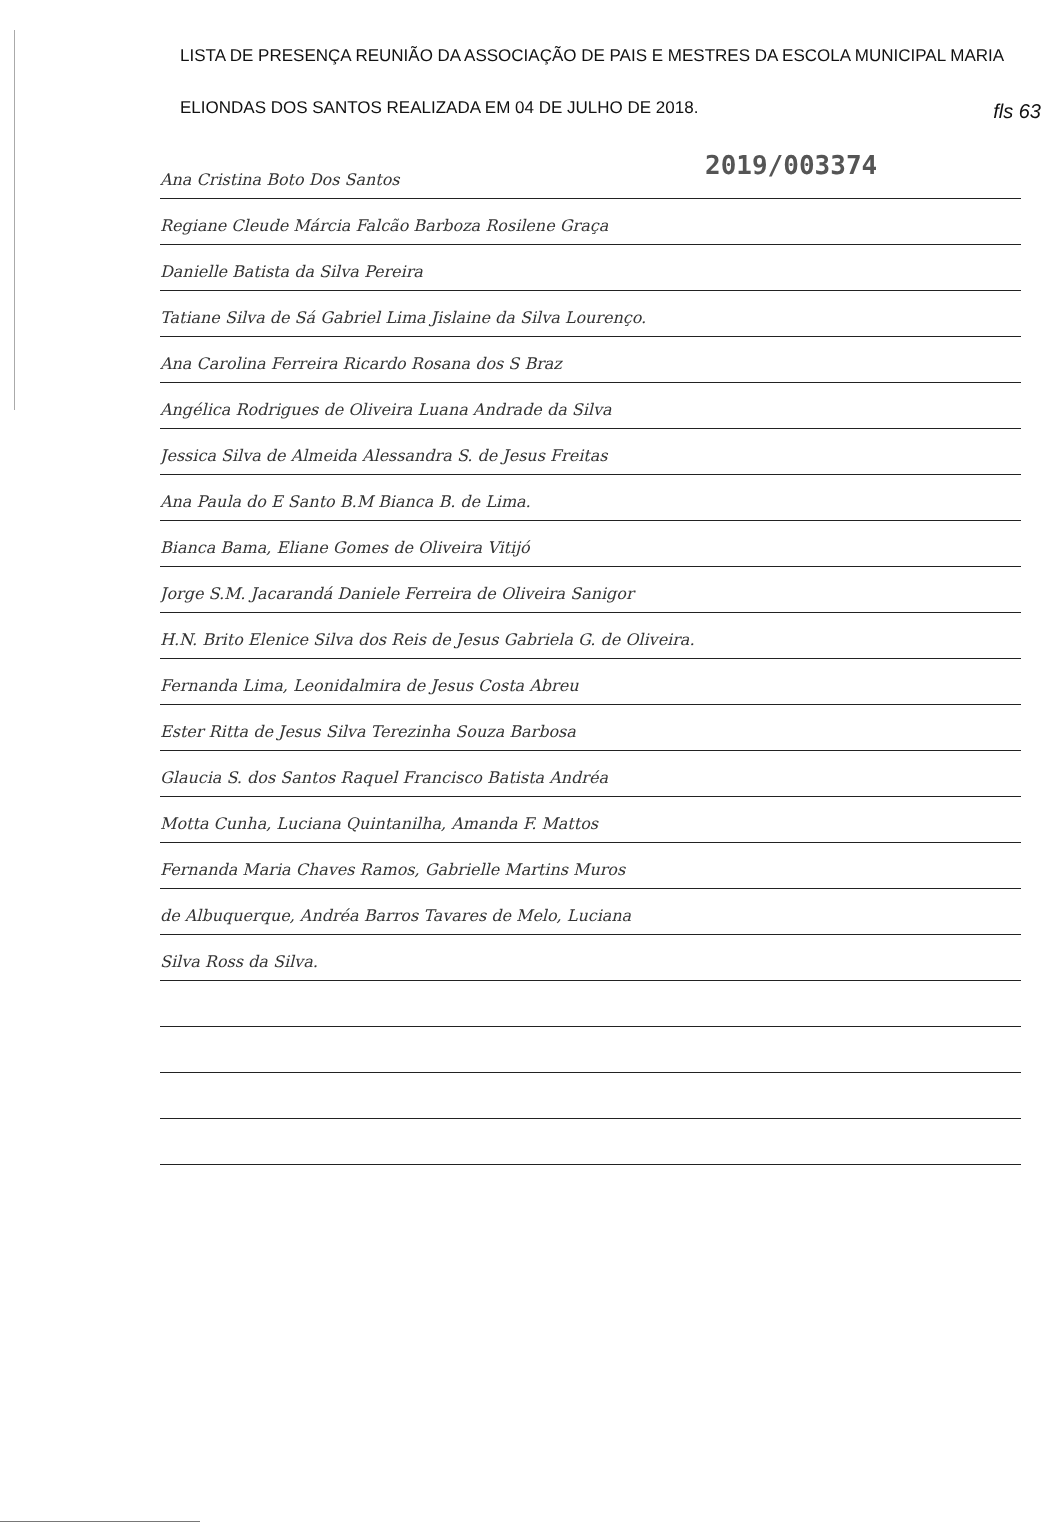LISTA DE PRESENÇA REUNIÃO DA ASSOCIAÇÃO DE PAIS E MESTRES DA ESCOLA MUNICIPAL MARIA
ELIONDAS DOS SANTOS REALIZADA EM 04 DE JULHO DE 2018.
fls 63
2019/003374
Ana Cristina Boto Dos Santos
Regiane Cleude Márcia Falcão Barboza Rosilene Graça
Danielle Batista da Silva Pereira
Tatiane Silva de Sá Gabriel Lima Jislaine da Silva Lourenço.
Ana Carolina Ferreira Ricardo Rosana dos S Braz
Angélica Rodrigues de Oliveira Luana Andrade da Silva
Jessica Silva de Almeida Alessandra S. de Jesus Freitas
Ana Paula do E Santo B.M Bianca B. de Lima.
Bianca Bama, Eliane Gomes de Oliveira Vitijó
Jorge S.M. Jacarandá Daniele Ferreira de Oliveira Sanigor
H.N. Brito Elenice Silva dos Reis de Jesus Gabriela G. de Oliveira.
Fernanda Lima, Leonidalmira de Jesus Costa Abreu
Ester Ritta de Jesus Silva Terezinha Souza Barbosa
Glaucia S. dos Santos Raquel Francisco Batista Andréa
Motta Cunha, Luciana Quintanilha, Amanda F. Mattos
Fernanda Maria Chaves Ramos, Gabrielle Martins Muros
de Albuquerque, Andréa Barros Tavares de Melo, Luciana
Silva Ross da Silva.